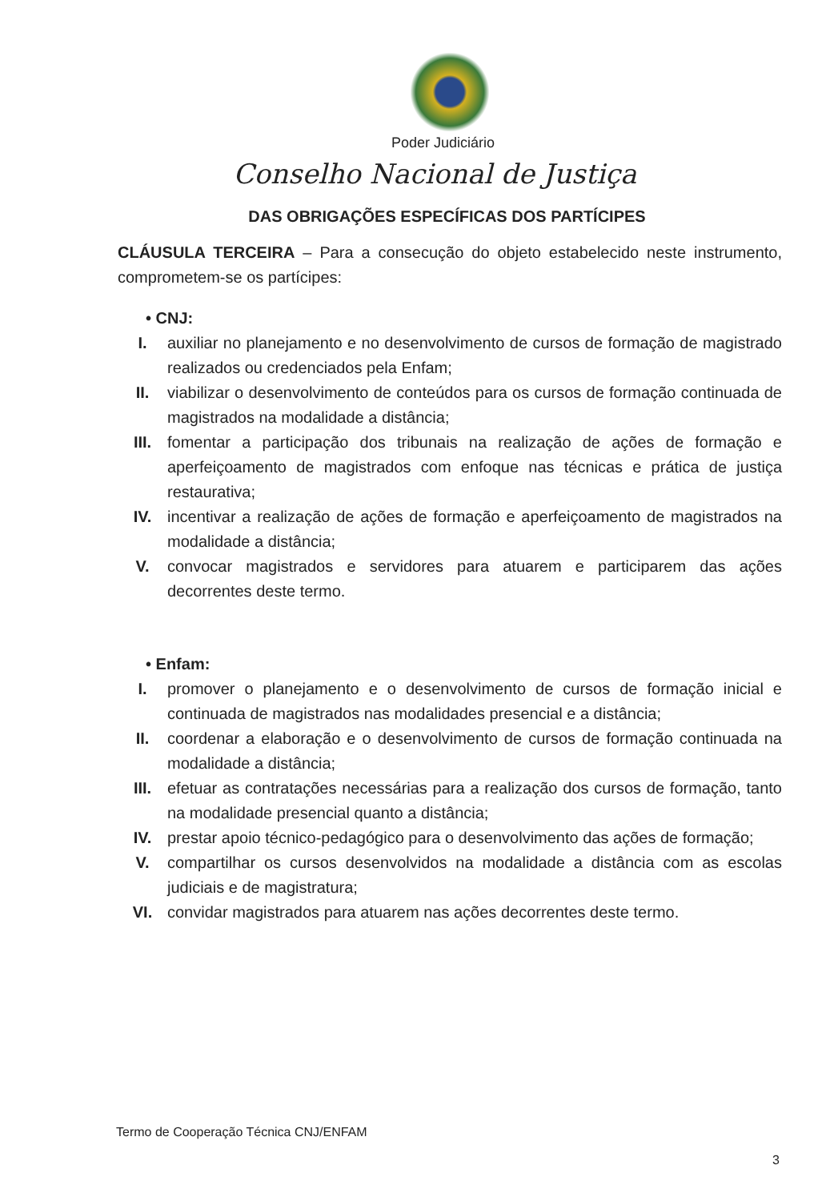Poder Judiciário
Conselho Nacional de Justiça
DAS OBRIGAÇÕES ESPECÍFICAS DOS PARTÍCIPES
CLÁUSULA TERCEIRA – Para a consecução do objeto estabelecido neste instrumento, comprometem-se os partícipes:
• CNJ:
I. auxiliar no planejamento e no desenvolvimento de cursos de formação de magistrado realizados ou credenciados pela Enfam;
II. viabilizar o desenvolvimento de conteúdos para os cursos de formação continuada de magistrados na modalidade a distância;
III. fomentar a participação dos tribunais na realização de ações de formação e aperfeiçoamento de magistrados com enfoque nas técnicas e prática de justiça restaurativa;
IV. incentivar a realização de ações de formação e aperfeiçoamento de magistrados na modalidade a distância;
V. convocar magistrados e servidores para atuarem e participarem das ações decorrentes deste termo.
• Enfam:
I. promover o planejamento e o desenvolvimento de cursos de formação inicial e continuada de magistrados nas modalidades presencial e a distância;
II. coordenar a elaboração e o desenvolvimento de cursos de formação continuada na modalidade a distância;
III. efetuar as contratações necessárias para a realização dos cursos de formação, tanto na modalidade presencial quanto a distância;
IV. prestar apoio técnico-pedagógico para o desenvolvimento das ações de formação;
V. compartilhar os cursos desenvolvidos na modalidade a distância com as escolas judiciais e de magistratura;
VI. convidar magistrados para atuarem nas ações decorrentes deste termo.
Termo de Cooperação Técnica CNJ/ENFAM
3